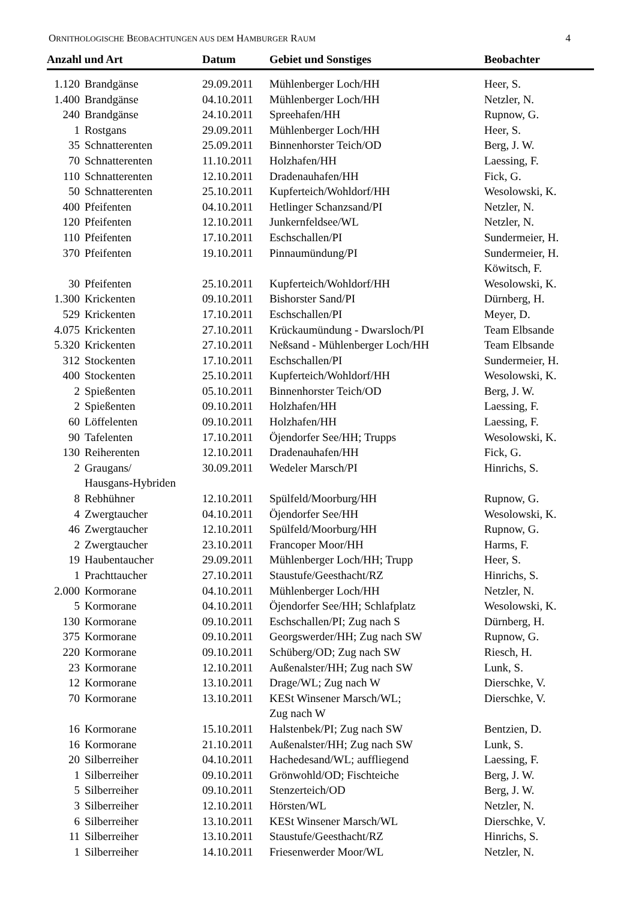ORNITHOLOGISCHE BEOBACHTUNGEN AUS DEM HAMBURGER RAUM 4
| Anzahl und Art | | Datum | Gebiet und Sonstiges | Beobachter |
| --- | --- | --- | --- | --- |
| 1.120 | Brandgänse | 29.09.2011 | Mühlenberger Loch/HH | Heer, S. |
| 1.400 | Brandgänse | 04.10.2011 | Mühlenberger Loch/HH | Netzler, N. |
| 240 | Brandgänse | 24.10.2011 | Spreehafen/HH | Rupnow, G. |
| 1 | Rostgans | 29.09.2011 | Mühlenberger Loch/HH | Heer, S. |
| 35 | Schnatterenten | 25.09.2011 | Binnenhorster Teich/OD | Berg, J. W. |
| 70 | Schnatterenten | 11.10.2011 | Holzhafen/HH | Laessing, F. |
| 110 | Schnatterenten | 12.10.2011 | Dradenauhafen/HH | Fick, G. |
| 50 | Schnatterenten | 25.10.2011 | Kupferteich/Wohldorf/HH | Wesolowski, K. |
| 400 | Pfeifenten | 04.10.2011 | Hetlinger Schanzsand/PI | Netzler, N. |
| 120 | Pfeifenten | 12.10.2011 | Junkernfeldsee/WL | Netzler, N. |
| 110 | Pfeifenten | 17.10.2011 | Eschschallen/PI | Sundermeier, H. |
| 370 | Pfeifenten | 19.10.2011 | Pinnaumündung/PI | Sundermeier, H. Köwitsch, F. |
| 30 | Pfeifenten | 25.10.2011 | Kupferteich/Wohldorf/HH | Wesolowski, K. |
| 1.300 | Krickenten | 09.10.2011 | Bishorster Sand/PI | Dürnberg, H. |
| 529 | Krickenten | 17.10.2011 | Eschschallen/PI | Meyer, D. |
| 4.075 | Krickenten | 27.10.2011 | Krückaumündung - Dwarsloch/PI | Team Elbsande |
| 5.320 | Krickenten | 27.10.2011 | Neßsand - Mühlenberger Loch/HH | Team Elbsande |
| 312 | Stockenten | 17.10.2011 | Eschschallen/PI | Sundermeier, H. |
| 400 | Stockenten | 25.10.2011 | Kupferteich/Wohldorf/HH | Wesolowski, K. |
| 2 | Spießenten | 05.10.2011 | Binnenhorster Teich/OD | Berg, J. W. |
| 2 | Spießenten | 09.10.2011 | Holzhafen/HH | Laessing, F. |
| 60 | Löffelenten | 09.10.2011 | Holzhafen/HH | Laessing, F. |
| 90 | Tafelenten | 17.10.2011 | Öjendorfer See/HH; Trupps | Wesolowski, K. |
| 130 | Reiherenten | 12.10.2011 | Dradenauhafen/HH | Fick, G. |
| 2 | Graugans/ Hausgans-Hybriden | 30.09.2011 | Wedeler Marsch/PI | Hinrichs, S. |
| 8 | Rebhühner | 12.10.2011 | Spülfeld/Moorburg/HH | Rupnow, G. |
| 4 | Zwergtaucher | 04.10.2011 | Öjendorfer See/HH | Wesolowski, K. |
| 46 | Zwergtaucher | 12.10.2011 | Spülfeld/Moorburg/HH | Rupnow, G. |
| 2 | Zwergtaucher | 23.10.2011 | Francoper Moor/HH | Harms, F. |
| 19 | Haubentaucher | 29.09.2011 | Mühlenberger Loch/HH; Trupp | Heer, S. |
| 1 | Prachttaucher | 27.10.2011 | Staustufe/Geesthacht/RZ | Hinrichs, S. |
| 2.000 | Kormorane | 04.10.2011 | Mühlenberger Loch/HH | Netzler, N. |
| 5 | Kormorane | 04.10.2011 | Öjendorfer See/HH; Schlafplatz | Wesolowski, K. |
| 130 | Kormorane | 09.10.2011 | Eschschallen/PI; Zug nach S | Dürnberg, H. |
| 375 | Kormorane | 09.10.2011 | Georgswerder/HH; Zug nach SW | Rupnow, G. |
| 220 | Kormorane | 09.10.2011 | Schüberg/OD; Zug nach SW | Riesch, H. |
| 23 | Kormorane | 12.10.2011 | Außenalster/HH; Zug nach SW | Lunk, S. |
| 12 | Kormorane | 13.10.2011 | Drage/WL; Zug nach W | Dierschke, V. |
| 70 | Kormorane | 13.10.2011 | KESt Winsener Marsch/WL; Zug nach W | Dierschke, V. |
| 16 | Kormorane | 15.10.2011 | Halstenbek/PI; Zug nach SW | Bentzien, D. |
| 16 | Kormorane | 21.10.2011 | Außenalster/HH; Zug nach SW | Lunk, S. |
| 20 | Silberreiher | 04.10.2011 | Hachedesand/WL; auffliegend | Laessing, F. |
| 1 | Silberreiher | 09.10.2011 | Grönwohld/OD; Fischteiche | Berg, J. W. |
| 5 | Silberreiher | 09.10.2011 | Stenzerteich/OD | Berg, J. W. |
| 3 | Silberreiher | 12.10.2011 | Hörsten/WL | Netzler, N. |
| 6 | Silberreiher | 13.10.2011 | KESt Winsener Marsch/WL | Dierschke, V. |
| 11 | Silberreiher | 13.10.2011 | Staustufe/Geesthacht/RZ | Hinrichs, S. |
| 1 | Silberreiher | 14.10.2011 | Friesenwerder Moor/WL | Netzler, N. |